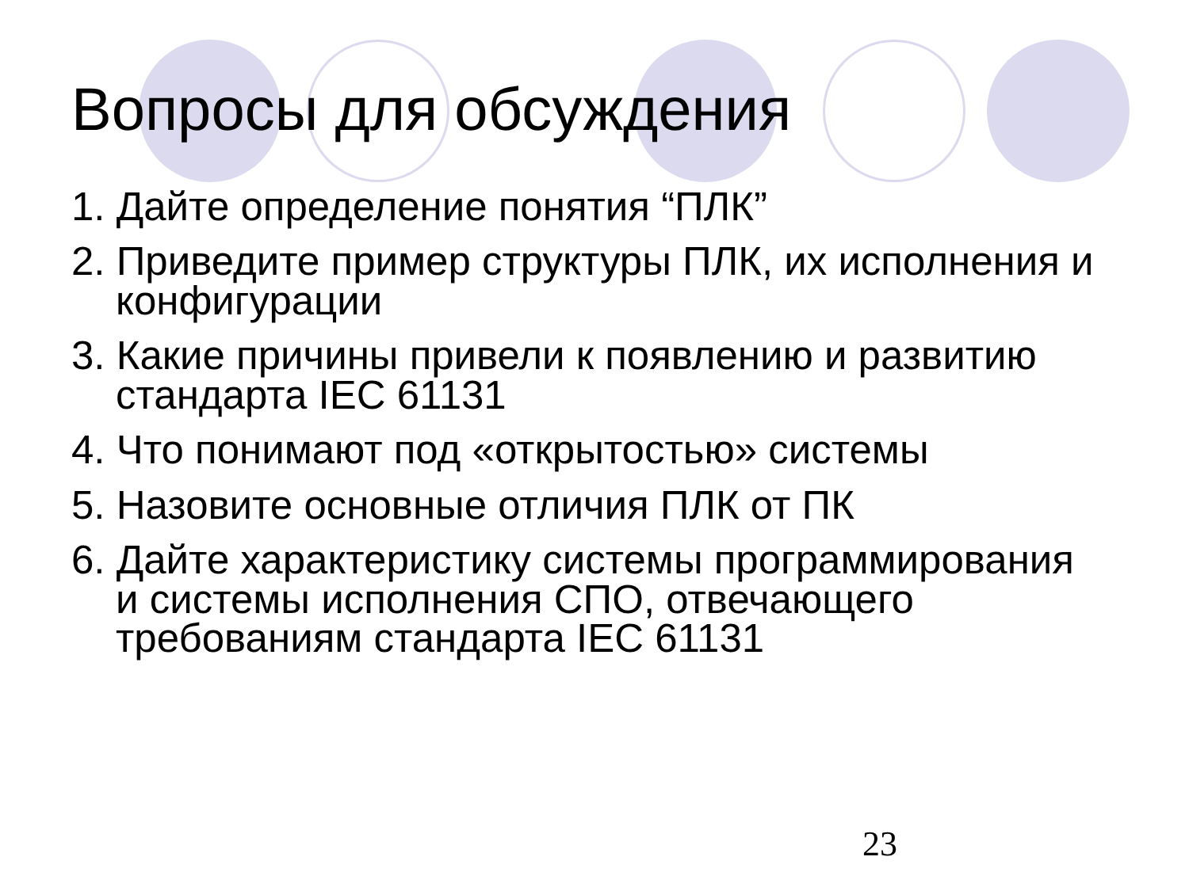Вопросы для обсуждения
1. Дайте определение понятия “ПЛК”
2. Приведите пример структуры ПЛК, их исполнения и конфигурации
3. Какие причины привели к появлению и развитию стандарта IEC 61131
4. Что понимают под «открытостью» системы
5. Назовите основные отличия ПЛК от ПК
6. Дайте характеристику системы программирования и системы исполнения СПО, отвечающего требованиям стандарта IEC 61131
23